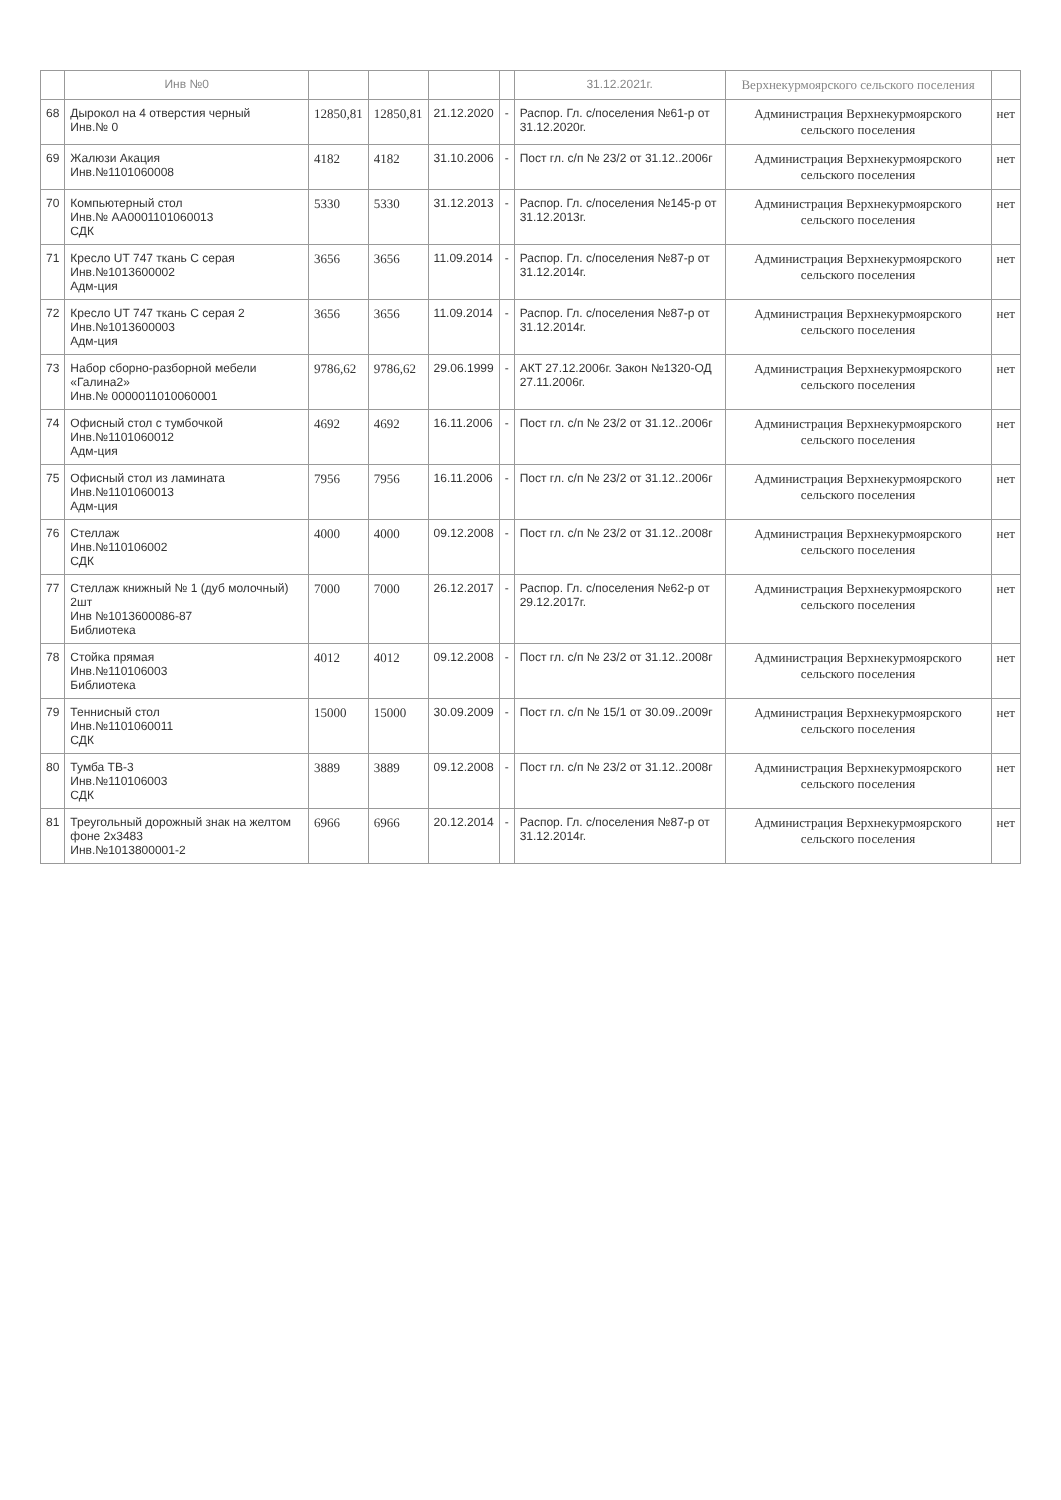| | Инв №0 | | | | | 31.12.2021г. | Верхнекурмоярского сельского поселения | |
| --- | --- | --- | --- | --- | --- | --- | --- | --- |
| 68 | Дырокол на 4 отверстия черный Инв.№ 0 | 12850,81 | 12850,81 | 21.12.2020 | - | Распор. Гл. с/поселения №61-р от 31.12.2020г. | Администрация Верхнекурмоярского сельского поселения | нет |
| 69 | Жалюзи Акация Инв.№1101060008 | 4182 | 4182 | 31.10.2006 | - | Пост гл. с/п № 23/2 от 31.12..2006г | Администрация Верхнекурмоярского сельского поселения | нет |
| 70 | Компьютерный стол Инв.№ АА0001101060013 СДК | 5330 | 5330 | 31.12.2013 | - | Распор. Гл. с/поселения №145-р от 31.12.2013г. | Администрация Верхнекурмоярского сельского поселения | нет |
| 71 | Кресло UT 747 ткань С серая Инв.№1013600002 Адм-ция | 3656 | 3656 | 11.09.2014 | - | Распор. Гл. с/поселения №87-р от 31.12.2014г. | Администрация Верхнекурмоярского сельского поселения | нет |
| 72 | Кресло UT 747 ткань С серая 2 Инв.№1013600003 Адм-ция | 3656 | 3656 | 11.09.2014 | - | Распор. Гл. с/поселения №87-р от 31.12.2014г. | Администрация Верхнекурмоярского сельского поселения | нет |
| 73 | Набор сборно-разборной мебели «Галина2» Инв.№ 0000011010060001 | 9786,62 | 9786,62 | 29.06.1999 | - | АКТ 27.12.2006г. Закон №1320-ОД 27.11.2006г. | Администрация Верхнекурмоярского сельского поселения | нет |
| 74 | Офисный стол с тумбочкой Инв.№1101060012 Адм-ция | 4692 | 4692 | 16.11.2006 | - | Пост гл. с/п № 23/2 от 31.12..2006г | Администрация Верхнекурмоярского сельского поселения | нет |
| 75 | Офисный стол из ламината Инв.№1101060013 Адм-ция | 7956 | 7956 | 16.11.2006 | - | Пост гл. с/п № 23/2 от 31.12..2006г | Администрация Верхнекурмоярского сельского поселения | нет |
| 76 | Стеллаж Инв.№110106002 СДК | 4000 | 4000 | 09.12.2008 | - | Пост гл. с/п № 23/2 от 31.12..2008г | Администрация Верхнекурмоярского сельского поселения | нет |
| 77 | Стеллаж книжный № 1 (дуб молочный) 2шт Инв №1013600086-87 Библиотека | 7000 | 7000 | 26.12.2017 | - | Распор. Гл. с/поселения №62-р от 29.12.2017г. | Администрация Верхнекурмоярского сельского поселения | нет |
| 78 | Стойка прямая Инв.№110106003 Библиотека | 4012 | 4012 | 09.12.2008 | - | Пост гл. с/п № 23/2 от 31.12..2008г | Администрация Верхнекурмоярского сельского поселения | нет |
| 79 | Теннисный стол Инв.№1101060011 СДК | 15000 | 15000 | 30.09.2009 | - | Пост гл. с/п № 15/1 от 30.09..2009г | Администрация Верхнекурмоярского сельского поселения | нет |
| 80 | Тумба ТВ-3 Инв.№110106003 СДК | 3889 | 3889 | 09.12.2008 | - | Пост гл. с/п № 23/2 от 31.12..2008г | Администрация Верхнекурмоярского сельского поселения | нет |
| 81 | Треугольный дорожный знак на желтом фоне 2х3483 Инв.№1013800001-2 | 6966 | 6966 | 20.12.2014 | - | Распор. Гл. с/поселения №87-р от 31.12.2014г. | Администрация Верхнекурмоярского сельского поселения | нет |